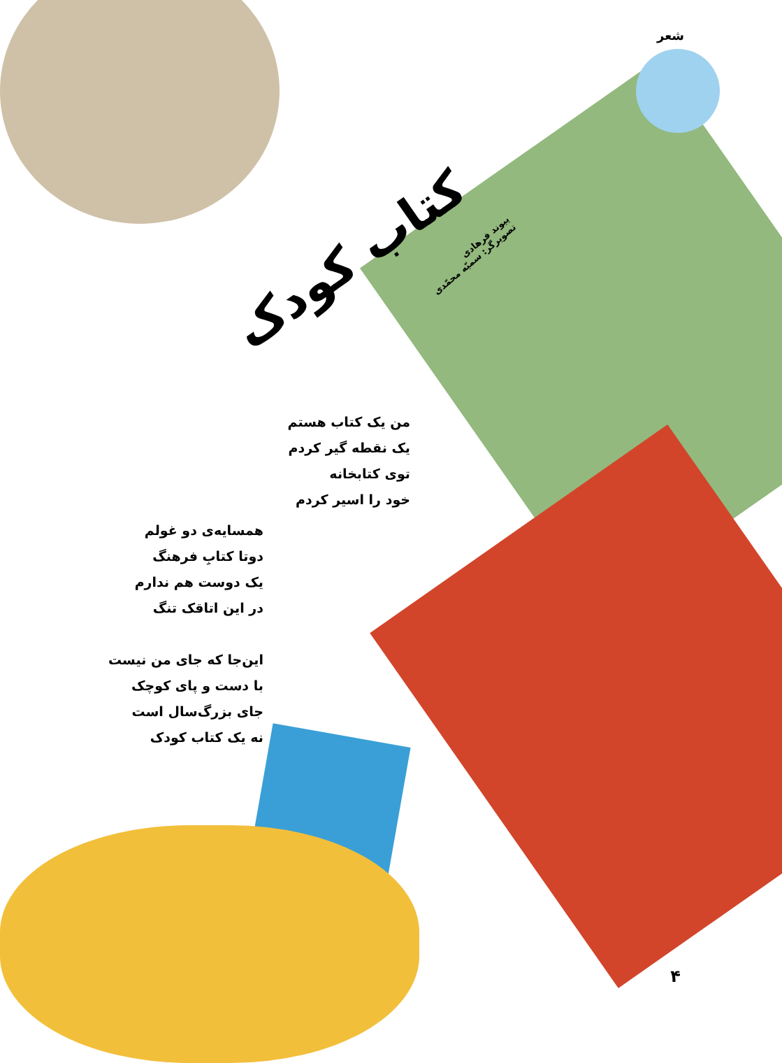شعر
کتاب کودک
پیوند فرهادی
تصویرگر: سمیّه محمّدی
من یک کتاب هستم
یک نقطه گیر کردم
توی کتابخانه
خود را اسیر کردم
همسایه‌ی دو غولم
دوتا کتابِ فرهنگ
یک دوست هم ندارم
در این اتاقک تنگ
این‌جا که جای من نیست
با دست و پای کوچک
جای بزرگ‌سال است
نه یک کتاب کودک
۴